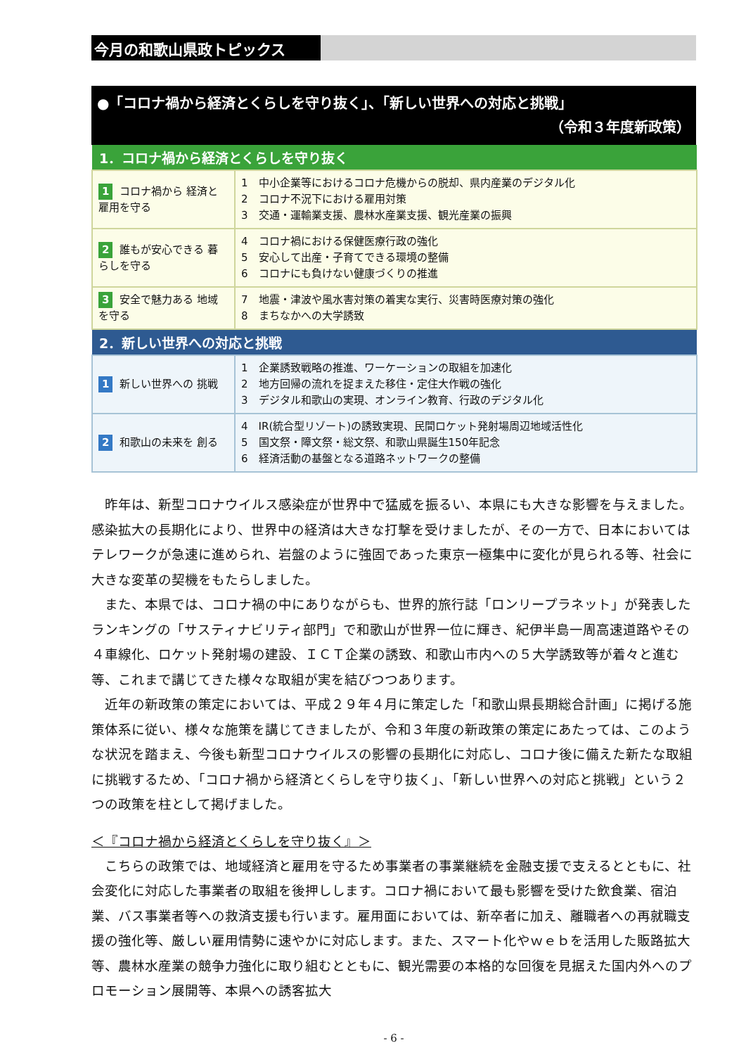今月の和歌山県政トピックス
●「コロナ禍から経済とくらしを守り抜く」、「新しい世界への対応と挑戦」
（令和３年度新政策）
| 1．コロナ禍から経済とくらしを守り抜く | |
| --- | --- |
| 1 コロナ禍から 経済と雇用を守る | 1 中小企業等におけるコロナ危機からの脱却、県内産業のデジタル化 2 コロナ不況下における雇用対策 3 交通・運輸業支援、農林水産業支援、観光産業の振興 |
| 2 誰もが安心できる 暮らしを守る | 4 コロナ禍における保健医療行政の強化 5 安心して出産・子育てできる環境の整備 6 コロナにも負けない健康づくりの推進 |
| 3 安全で魅力ある 地域を守る | 7 地震・津波や風水害対策の着実な実行、災害時医療対策の強化 8 まちなかへの大学誘致 |
| 2．新しい世界への対応と挑戦 | |
| --- | --- |
| 1 新しい世界への 挑戦 | 1 企業誘致戦略の推進、ワーケーションの取組を加速化 2 地方回帰の流れを捉まえた移住・定住大作戦の強化 3 デジタル和歌山の実現、オンライン教育、行政のデジタル化 |
| 2 和歌山の未来を 創る | 4 IR(統合型リゾート)の誘致実現、民間ロケット発射場周辺地域活性化 5 国文祭・障文祭・総文祭、和歌山県誕生150年記念 6 経済活動の基盤となる道路ネットワークの整備 |
昨年は、新型コロナウイルス感染症が世界中で猛威を振るい、本県にも大きな影響を与えました。感染拡大の長期化により、世界中の経済は大きな打撃を受けましたが、その一方で、日本においてはテレワークが急速に進められ、岩盤のように強固であった東京一極集中に変化が見られる等、社会に大きな変革の契機をもたらしました。
また、本県では、コロナ禍の中にありながらも、世界的旅行誌「ロンリープラネット」が発表したランキングの「サスティナビリティ部門」で和歌山が世界一位に輝き、紀伊半島一周高速道路やその４車線化、ロケット発射場の建設、ＩＣＴ企業の誘致、和歌山市内への５大学誘致等が着々と進む等、これまで講じてきた様々な取組が実を結びつつあります。
近年の新政策の策定においては、平成２９年４月に策定した「和歌山県長期総合計画」に掲げる施策体系に従い、様々な施策を講じてきましたが、令和３年度の新政策の策定にあたっては、このような状況を踏まえ、今後も新型コロナウイルスの影響の長期化に対応し、コロナ後に備えた新たな取組に挑戦するため、「コロナ禍から経済とくらしを守り抜く」、「新しい世界への対応と挑戦」という２つの政策を柱として掲げました。
＜『コロナ禍から経済とくらしを守り抜く』＞
こちらの政策では、地域経済と雇用を守るため事業者の事業継続を金融支援で支えるとともに、社会変化に対応した事業者の取組を後押しします。コロナ禍において最も影響を受けた飲食業、宿泊業、バス事業者等への救済支援も行います。雇用面においては、新卒者に加え、離職者への再就職支援の強化等、厳しい雇用情勢に速やかに対応します。また、スマート化やｗｅｂを活用した販路拡大等、農林水産業の競争力強化に取り組むとともに、観光需要の本格的な回復を見据えた国内外へのプロモーション展開等、本県への誘客拡大
- 6 -